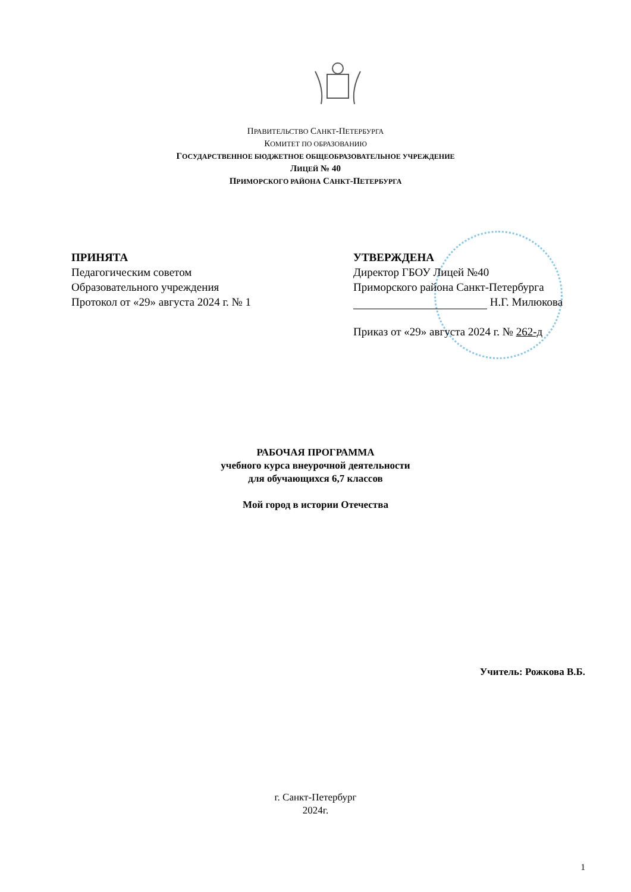ПРАВИТЕЛЬСТВО САНКТ-ПЕТЕРБУРГА
КОМИТЕТ ПО ОБРАЗОВАНИЮ
ГОСУДАРСТВЕННОЕ БЮДЖЕТНОЕ ОБЩЕОБРАЗОВАТЕЛЬНОЕ УЧРЕЖДЕНИЕ
ЛИЦЕЙ № 40
ПРИМОРСКОГО РАЙОНА САНКТ-ПЕТЕРБУРГА
ПРИНЯТА
Педагогическим советом
Образовательного учреждения
Протокол от «29» августа 2024 г. № 1
УТВЕРЖДЕНА
Директор ГБОУ Лицей №40
Приморского района Санкт-Петербурга
Н.Г. Милюкова
Приказ от «29» августа 2024 г. № 262-д
РАБОЧАЯ ПРОГРАММА
учебного курса внеурочной деятельности
для обучающихся 6,7 классов
Мой город в истории Отечества
Учитель: Рожкова В.Б.
г. Санкт-Петербург
2024г.
1